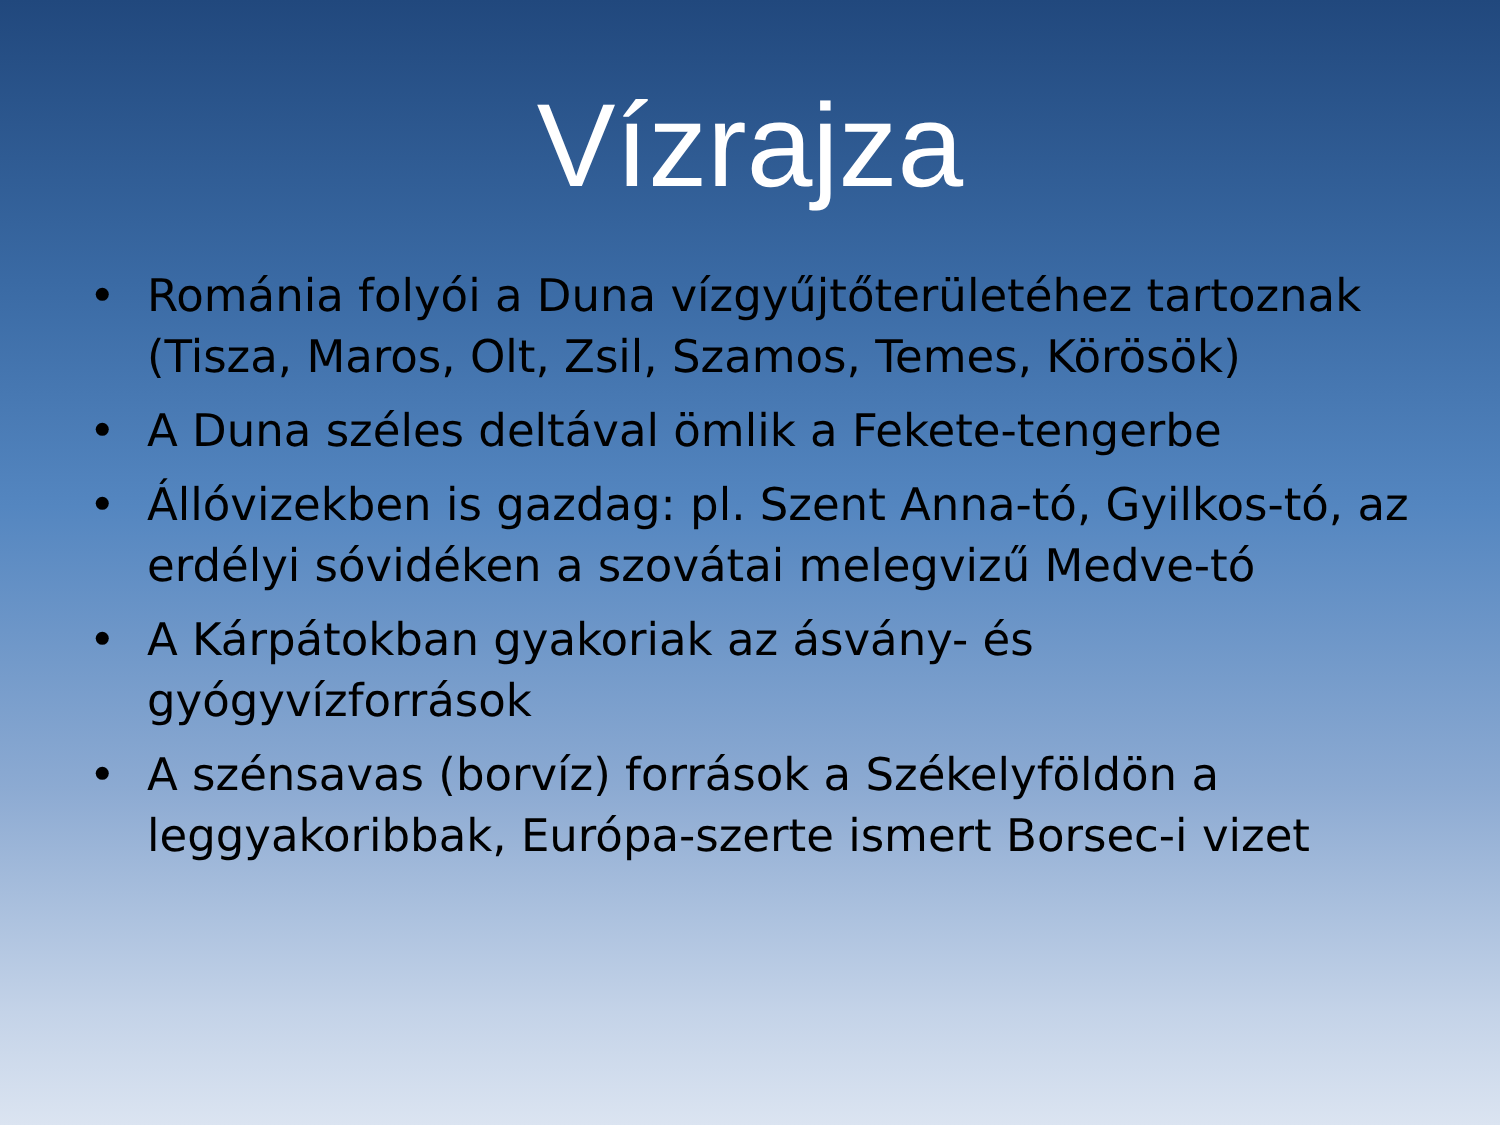Vízrajza
• Románia folyói a Duna vízgyűjtőterületéhez tartoznak (Tisza, Maros, Olt, Zsil, Szamos, Temes, Körösök)
• A Duna széles deltával ömlik a Fekete-tengerbe
• Állóvizekben is gazdag: pl. Szent Anna-tó, Gyilkos-tó, az erdélyi sóvidéken a szovátai melegvizű Medve-tó
• A Kárpátokban gyakoriak az ásvány- és gyógyvízforrások
• A szénsavas (borvíz) források a Székelyföldön a leggyakoribbak, Európa-szerte ismert Borsec-i vizet